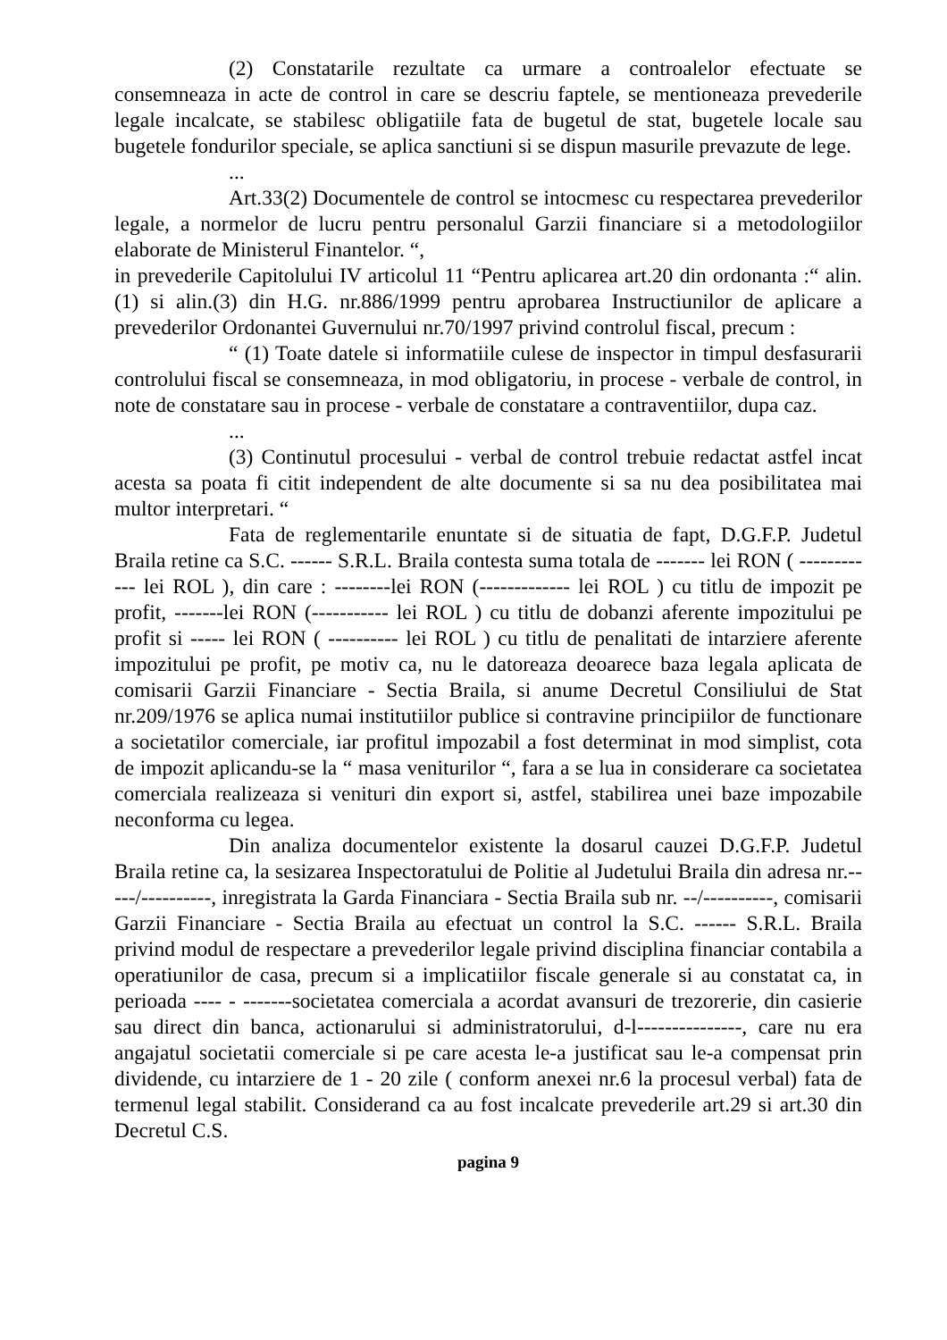(2) Constatarile rezultate ca urmare a controalelor efectuate se consemneaza in acte de control in care se descriu faptele, se mentioneaza prevederile legale incalcate, se stabilesc obligatiile fata de bugetul de stat, bugetele locale sau bugetele fondurilor speciale, se aplica sanctiuni si se dispun masurile prevazute de lege.
...
Art.33(2) Documentele de control se intocmesc cu respectarea prevederilor legale, a normelor de lucru pentru personalul Garzii financiare si a metodologiilor elaborate de Ministerul Finantelor. “,
in prevederile Capitolului IV articolul 11 “Pentru aplicarea art.20 din ordonanta :“ alin.(1) si alin.(3) din H.G. nr.886/1999 pentru aprobarea Instructiunilor de aplicare a prevederilor Ordonantei Guvernului nr.70/1997 privind controlul fiscal, precum :
“ (1) Toate datele si informatiile culese de inspector in timpul desfasurarii controlului fiscal se consemneaza, in mod obligatoriu, in procese - verbale de control, in note de constatare sau in procese - verbale de constatare a contraventiilor, dupa caz.
...
(3) Continutul procesului - verbal de control trebuie redactat astfel incat acesta sa poata fi citit independent de alte documente si sa nu dea posibilitatea mai multor interpretari. “
Fata de reglementarile enuntate si de situatia de fapt, D.G.F.P. Judetul Braila retine ca S.C. ------ S.R.L. Braila contesta suma totala de ------- lei RON ( ------------ lei ROL ), din care : --------lei RON (------------- lei ROL ) cu titlu de impozit pe profit, -------lei RON (----------- lei ROL ) cu titlu de dobanzi aferente impozitului pe profit si ----- lei RON ( ---------- lei ROL ) cu titlu de penalitati de intarziere aferente impozitului pe profit, pe motiv ca, nu le datoreaza deoarece baza legala aplicata de comisarii Garzii Financiare - Sectia Braila, si anume Decretul Consiliului de Stat nr.209/1976 se aplica numai institutiilor publice si contravine principiilor de functionare a societatilor comerciale, iar profitul impozabil a fost determinat in mod simplist, cota de impozit aplicandu-se la “ masa veniturilor “, fara a se lua in considerare ca societatea comerciala realizeaza si venituri din export si, astfel, stabilirea unei baze impozabile neconforma cu legea.
Din analiza documentelor existente la dosarul cauzei D.G.F.P. Judetul Braila retine ca, la sesizarea Inspectoratului de Politie al Judetului Braila din adresa nr.-----/----------, inregistrata la Garda Financiara - Sectia Braila sub nr. --/----------, comisarii Garzii Financiare - Sectia Braila au efectuat un control la S.C. ------ S.R.L. Braila privind modul de respectare a prevederilor legale privind disciplina financiar contabila a operatiunilor de casa, precum si a implicatiilor fiscale generale si au constatat ca, in perioada ---- - -------societatea comerciala a acordat avansuri de trezorerie, din casierie sau direct din banca, actionarului si administratorului, d-l---------------, care nu era angajatul societatii comerciale si pe care acesta le-a justificat sau le-a compensat prin dividende, cu intarziere de 1 - 20 zile ( conform anexei nr.6 la procesul verbal) fata de termenul legal stabilit. Considerand ca au fost incalcate prevederile art.29 si art.30 din Decretul C.S.
pagina 9